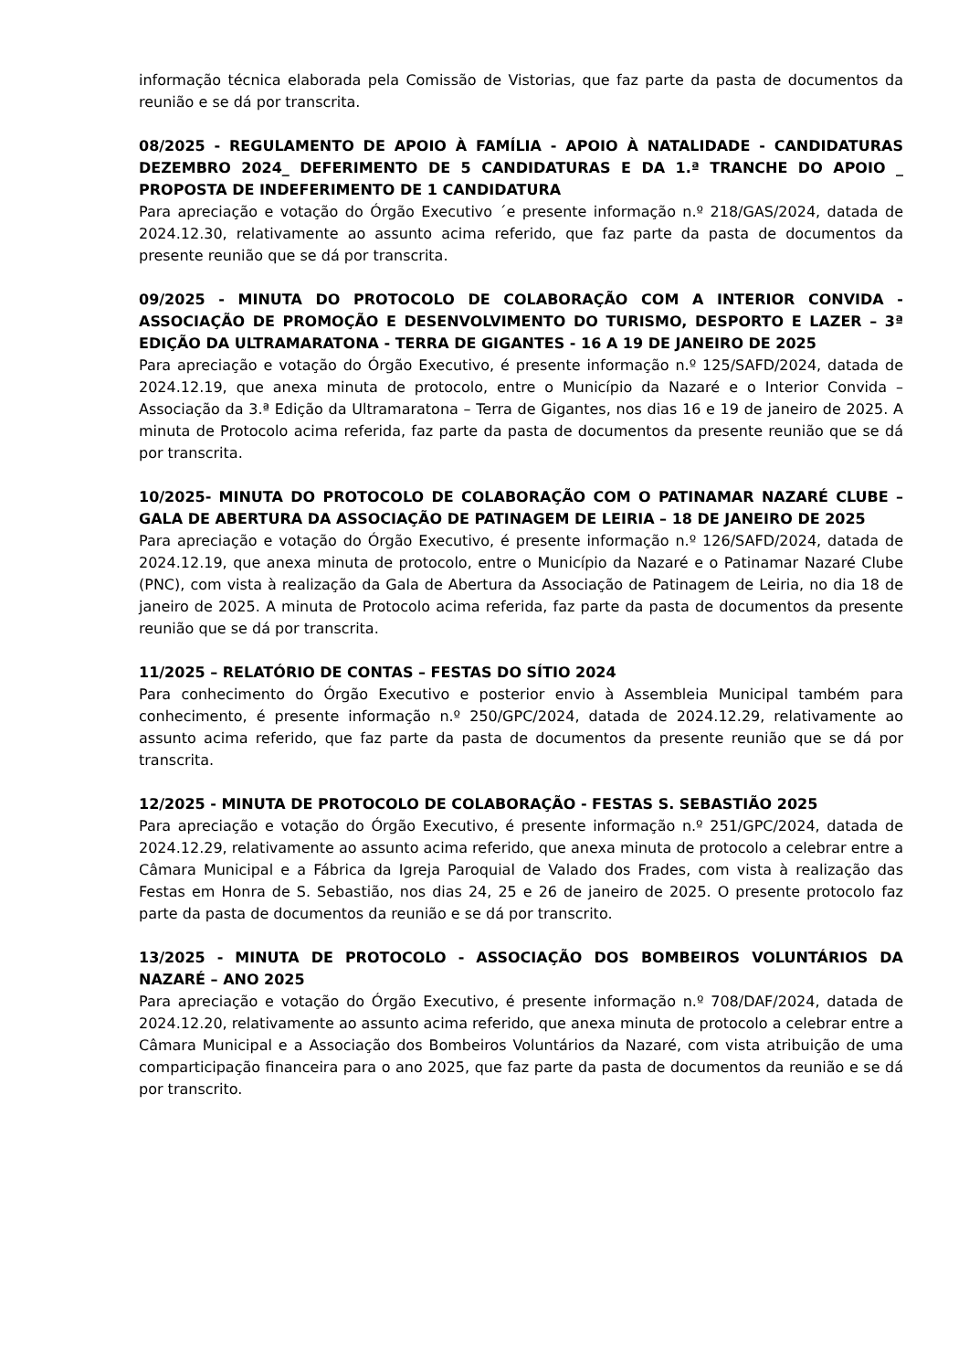informação técnica elaborada pela Comissão de Vistorias, que faz parte da pasta de documentos da reunião e se dá por transcrita.
08/2025 - REGULAMENTO DE APOIO À FAMÍLIA - APOIO À NATALIDADE - CANDIDATURAS DEZEMBRO 2024_ DEFERIMENTO DE 5 CANDIDATURAS E DA 1.ª TRANCHE DO APOIO _ PROPOSTA DE INDEFERIMENTO DE 1 CANDIDATURA
Para apreciação e votação do Órgão Executivo ´e presente informação n.º 218/GAS/2024, datada de 2024.12.30, relativamente ao assunto acima referido, que faz parte da pasta de documentos da presente reunião que se dá por transcrita.
09/2025 - MINUTA DO PROTOCOLO DE COLABORAÇÃO COM A INTERIOR CONVIDA - ASSOCIAÇÃO DE PROMOÇÃO E DESENVOLVIMENTO DO TURISMO, DESPORTO E LAZER – 3ª EDIÇÃO DA ULTRAMARATONA - TERRA DE GIGANTES - 16 A 19 DE JANEIRO DE 2025
Para apreciação e votação do Órgão Executivo, é presente informação n.º 125/SAFD/2024, datada de 2024.12.19, que anexa minuta de protocolo, entre o Município da Nazaré e o Interior Convida – Associação da 3.ª Edição da Ultramaratona – Terra de Gigantes, nos dias 16 e 19 de janeiro de 2025. A minuta de Protocolo acima referida, faz parte da pasta de documentos da presente reunião que se dá por transcrita.
10/2025- MINUTA DO PROTOCOLO DE COLABORAÇÃO COM O PATINAMAR NAZARÉ CLUBE – GALA DE ABERTURA DA ASSOCIAÇÃO DE PATINAGEM DE LEIRIA – 18 DE JANEIRO DE 2025
Para apreciação e votação do Órgão Executivo, é presente informação n.º 126/SAFD/2024, datada de 2024.12.19, que anexa minuta de protocolo, entre o Município da Nazaré e o Patinamar Nazaré Clube (PNC), com vista à realização da Gala de Abertura da Associação de Patinagem de Leiria, no dia 18 de janeiro de 2025. A minuta de Protocolo acima referida, faz parte da pasta de documentos da presente reunião que se dá por transcrita.
11/2025 – RELATÓRIO DE CONTAS – FESTAS DO SÍTIO 2024
Para conhecimento do Órgão Executivo e posterior envio à Assembleia Municipal também para conhecimento, é presente informação n.º 250/GPC/2024, datada de 2024.12.29, relativamente ao assunto acima referido, que faz parte da pasta de documentos da presente reunião que se dá por transcrita.
12/2025 - MINUTA DE PROTOCOLO DE COLABORAÇÃO - FESTAS S. SEBASTIÃO 2025
Para apreciação e votação do Órgão Executivo, é presente informação n.º 251/GPC/2024, datada de 2024.12.29, relativamente ao assunto acima referido, que anexa minuta de protocolo a celebrar entre a Câmara Municipal e a Fábrica da Igreja Paroquial de Valado dos Frades, com vista à realização das Festas em Honra de S. Sebastião, nos dias 24, 25 e 26 de janeiro de 2025. O presente protocolo faz parte da pasta de documentos da reunião e se dá por transcrito.
13/2025 - MINUTA DE PROTOCOLO - ASSOCIAÇÃO DOS BOMBEIROS VOLUNTÁRIOS DA NAZARÉ – ANO 2025
Para apreciação e votação do Órgão Executivo, é presente informação n.º 708/DAF/2024, datada de 2024.12.20, relativamente ao assunto acima referido, que anexa minuta de protocolo a celebrar entre a Câmara Municipal e a Associação dos Bombeiros Voluntários da Nazaré, com vista atribuição de uma comparticipação financeira para o ano 2025, que faz parte da pasta de documentos da reunião e se dá por transcrito.